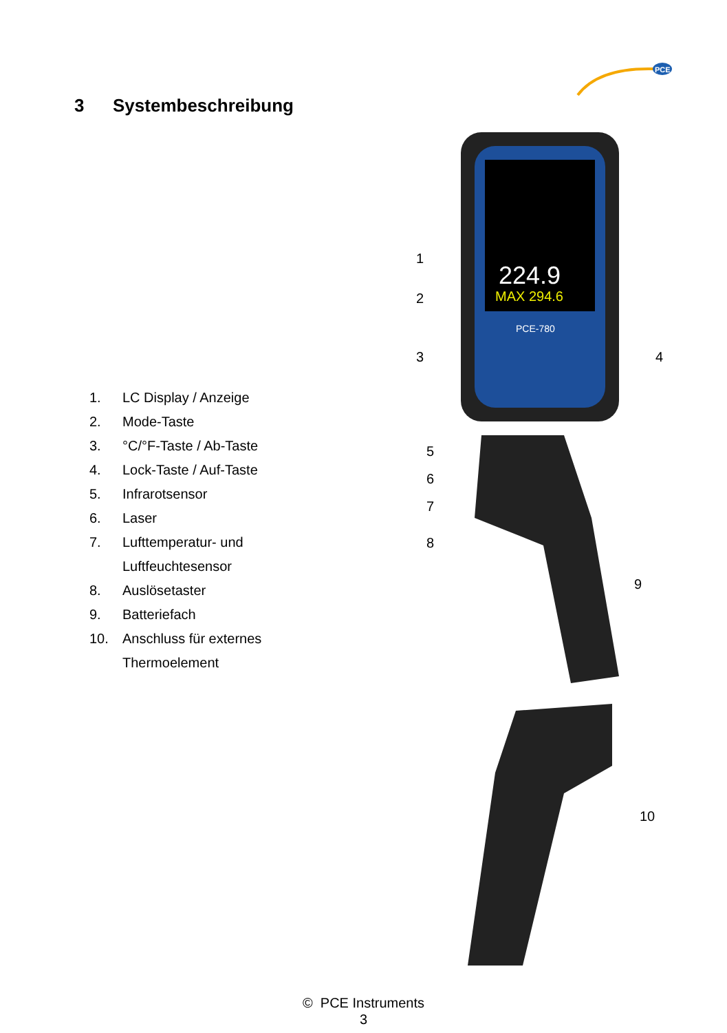PCE
3 Systembeschreibung
1. LC Display / Anzeige
2. Mode-Taste
3. °C/°F-Taste / Ab-Taste
4. Lock-Taste / Auf-Taste
5. Infrarotsensor
6. Laser
7. Lufttemperatur- und
Luftfeuchtesensor
8. Auslösetaster
9. Batteriefach
10. Anschluss für externes
Thermoelement
224.9
MAX 294.6
PCE-780
1
2
3
4
5
6
7
8
9
10
© PCE Instruments
3